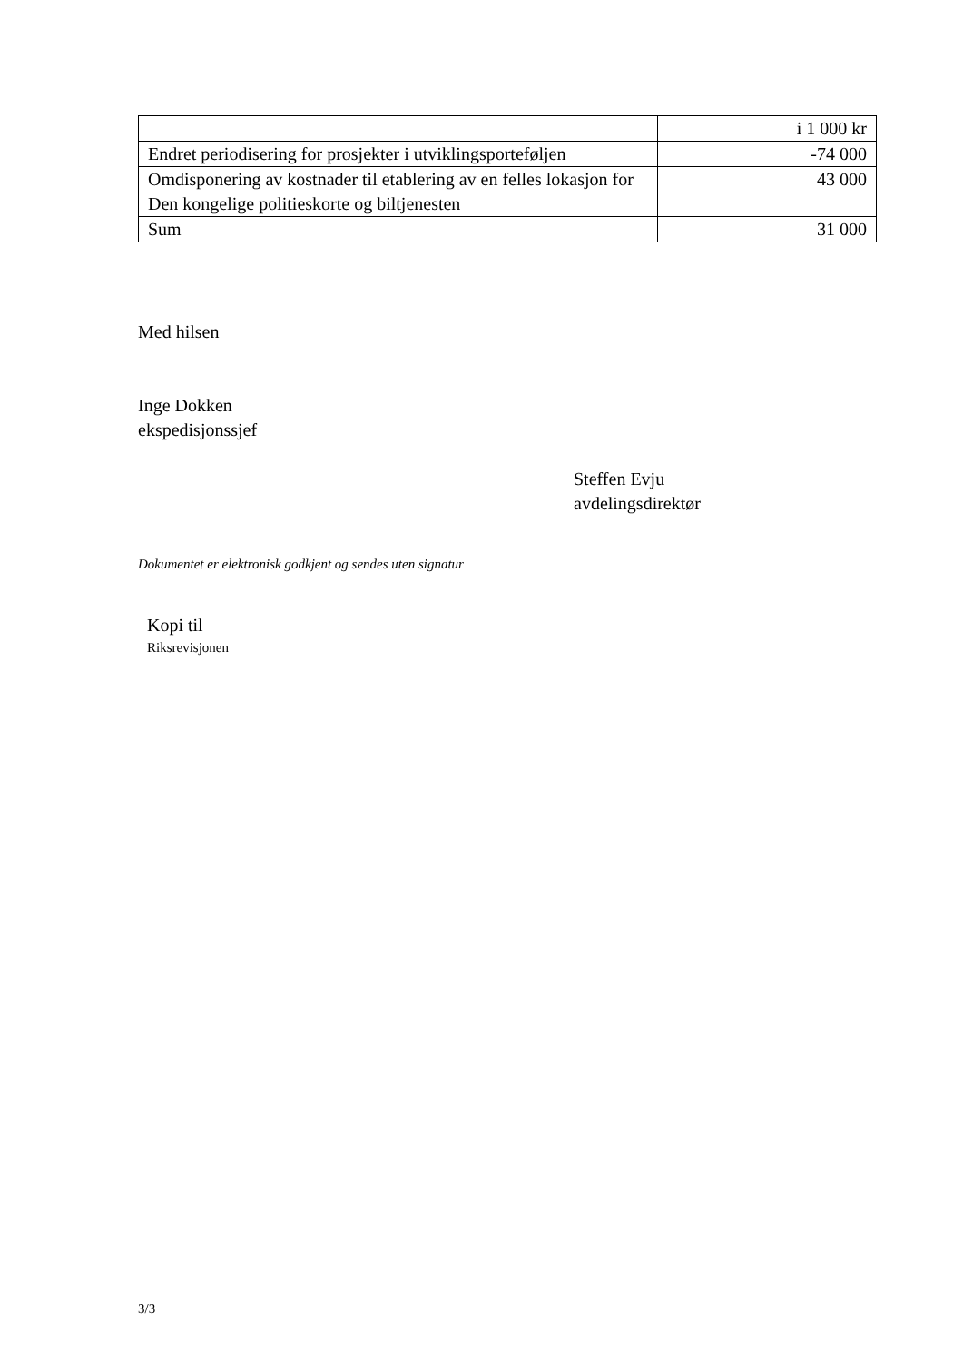| | i 1 000 kr |
| Endret periodisering for prosjekter i utviklingsporteføljen | -74 000 |
| Omdisponering av kostnader til etablering av en felles lokasjon for Den kongelige politieskorte og biltjenesten | 43 000 |
| Sum | 31 000 |
Med hilsen
Inge Dokken
ekspedisjonssjef
Steffen Evju
avdelingsdirektør
Dokumentet er elektronisk godkjent og sendes uten signatur
Kopi til
Riksrevisjonen
3/3